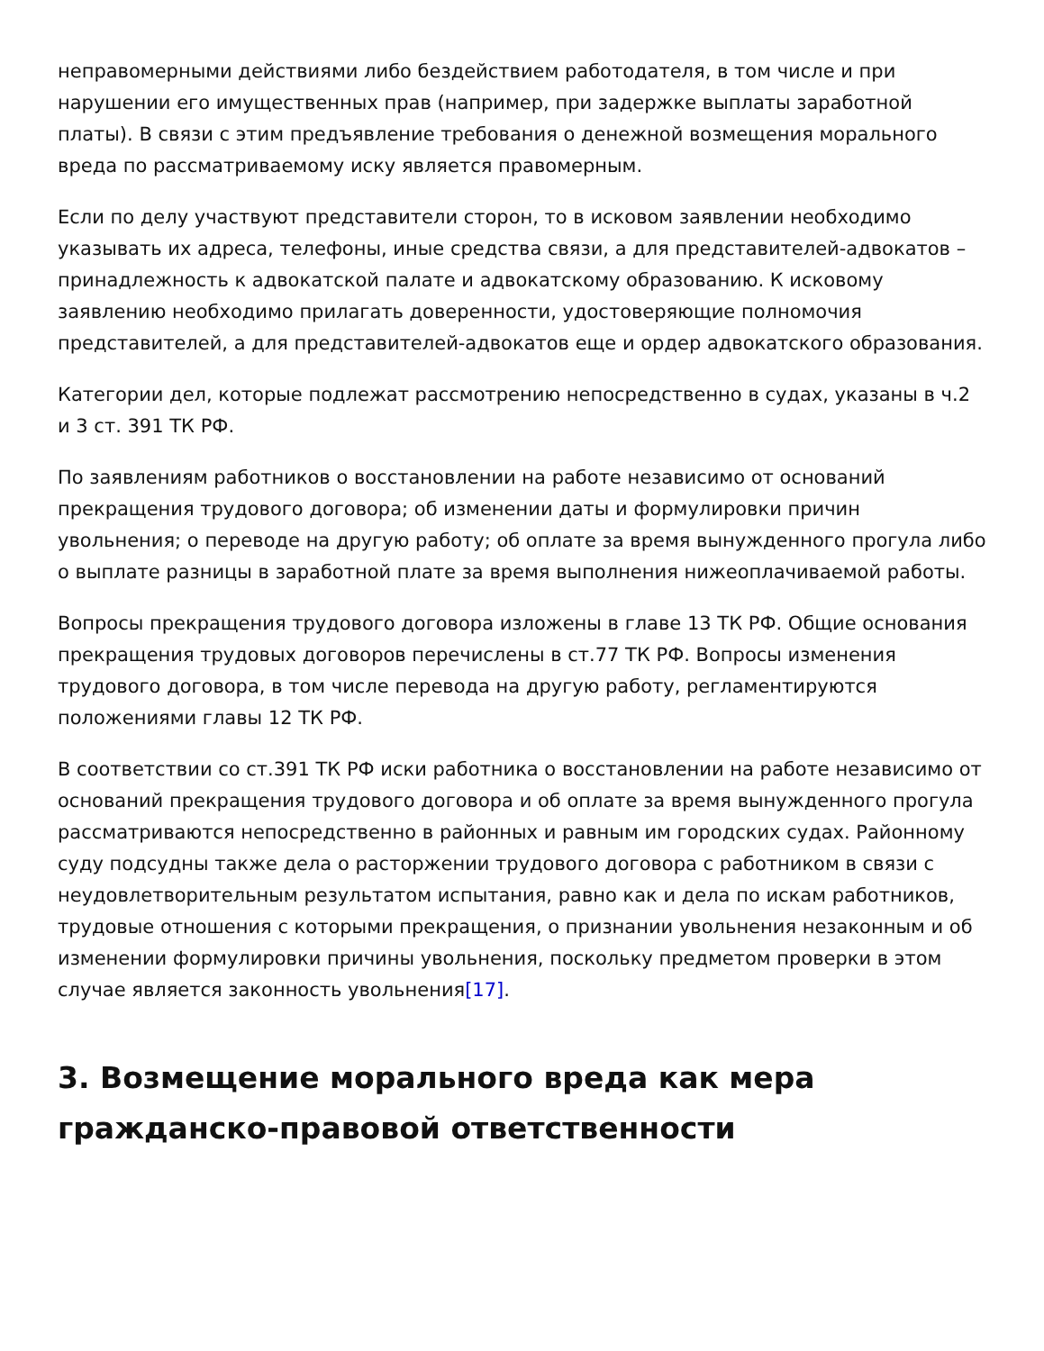неправомерными действиями либо бездействием работодателя, в том числе и при нарушении его имущественных прав (например, при задержке выплаты заработной платы). В связи с этим предъявление требования о денежной возмещения морального вреда по рассматриваемому иску является правомерным.
Если по делу участвуют представители сторон, то в исковом заявлении необходимо указывать их адреса, телефоны, иные средства связи, а для представителей-адвокатов – принадлежность к адвокатской палате и адвокатскому образованию. К исковому заявлению необходимо прилагать доверенности, удостоверяющие полномочия представителей, а для представителей-адвокатов еще и ордер адвокатского образования.
Категории дел, которые подлежат рассмотрению непосредственно в судах, указаны в ч.2 и 3 ст. 391 ТК РФ.
По заявлениям работников о восстановлении на работе независимо от оснований прекращения трудового договора; об изменении даты и формулировки причин увольнения; о переводе на другую работу; об оплате за время вынужденного прогула либо о выплате разницы в заработной плате за время выполнения нижеоплачиваемой работы.
Вопросы прекращения трудового договора изложены в главе 13 ТК РФ. Общие основания прекращения трудовых договоров перечислены в ст.77 ТК РФ. Вопросы изменения трудового договора, в том числе перевода на другую работу, регламентируются положениями главы 12 ТК РФ.
В соответствии со ст.391 ТК РФ иски работника о восстановлении на работе независимо от оснований прекращения трудового договора и об оплате за время вынужденного прогула рассматриваются непосредственно в районных и равным им городских судах. Районному суду подсудны также дела о расторжении трудового договора с работником в связи с неудовлетворительным результатом испытания, равно как и дела по искам работников, трудовые отношения с которыми прекращения, о признании увольнения незаконным и об изменении формулировки причины увольнения, поскольку предметом проверки в этом случае является законность увольнения[17].
3. Возмещение морального вреда как мера гражданско-правовой ответственности